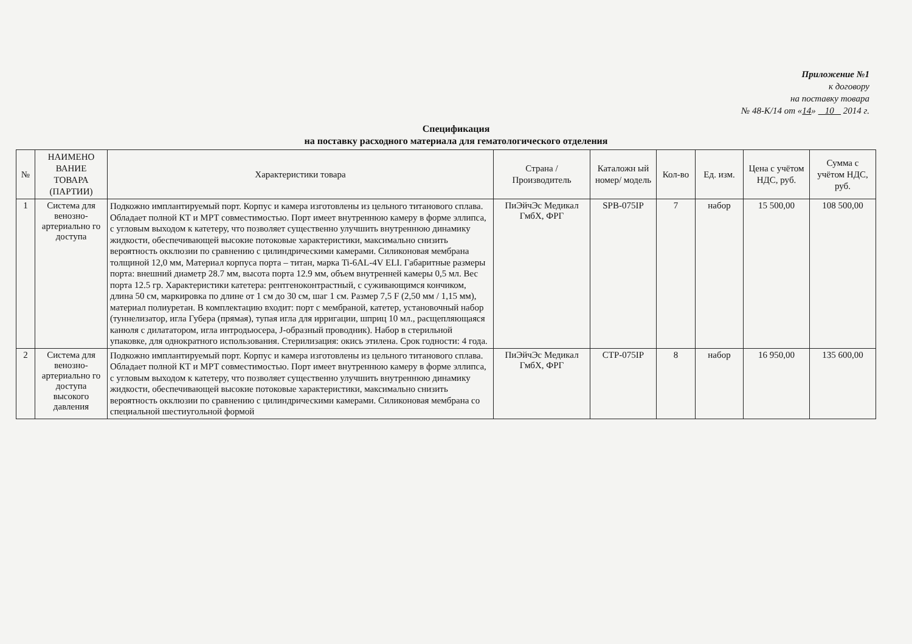Приложение №1
к договору
на поставку товара
№ 48-К/14 от «14» 10 2014 г.
Спецификация
на поставку расходного материала для гематологического отделения
| № | НАИМЕНО ВАНИЕ ТОВАРА (ПАРТИИ) | Характеристики товара | Страна /Производитель | Каталожн ый номер/ модель | Кол-во | Ед. изм. | Цена с учётом НДС, руб. | Сумма с учётом НДС, руб. |
| --- | --- | --- | --- | --- | --- | --- | --- | --- |
| 1 | Система для венозно-артериально го доступа | Подкожно имплантируемый порт. Корпус и камера изготовлены из цельного титанового сплава. Обладает полной КТ и МРТ совместимостью. Порт имеет внутреннюю камеру в форме эллипса, с угловым выходом к катетеру, что позволяет существенно улучшить внутреннюю динамику жидкости, обеспечивающей высокие потоковые характеристики, максимально снизить вероятность окклюзии по сравнению с цилиндрическими камерами. Силиконовая мембрана толщиной 12,0 мм, Материал корпуса порта – титан, марка Ti-6AL-4V ELI. Габаритные размеры порта: внешний диаметр 28.7 мм, высота порта 12.9 мм, объем внутренней камеры 0,5 мл. Вес порта 12.5 гр. Характеристики катетера: рентгеноконтрастный, с суживающимся кончиком, длина 50 см, маркировка по длине от 1 см до 30 см, шаг 1 см. Размер 7,5 F (2,50 мм / 1,15 мм), материал полиуретан. В комплектацию входит: порт с мембраной, катетер, установочный набор (туннелизатор, игла Губера (прямая), тупая игла для ирригации, шприц 10 мл., расщепляющаяся канюля с дилататором, игла интродьюсера, J-образный проводник). Набор в стерильной упаковке, для однократного использования. Стерилизация: окись этилена. Срок годности: 4 года. | ПиЭйчЭс Медикал ГмбХ, ФРГ | SPB-075IP | 7 | набор | 15 500,00 | 108 500,00 |
| 2 | Система для венозно-артериально го доступа высокого давления | Подкожно имплантируемый порт. Корпус и камера изготовлены из цельного титанового сплава. Обладает полной КТ и МРТ совместимостью. Порт имеет внутреннюю камеру в форме эллипса, с угловым выходом к катетеру, что позволяет существенно улучшить внутреннюю динамику жидкости, обеспечивающей высокие потоковые характеристики, максимально снизить вероятность окклюзии по сравнению с цилиндрическими камерами. Силиконовая мембрана со специальной шестиугольной формой | ПиЭйчЭс Медикал ГмбХ, ФРГ | CTP-075IP | 8 | набор | 16 950,00 | 135 600,00 |